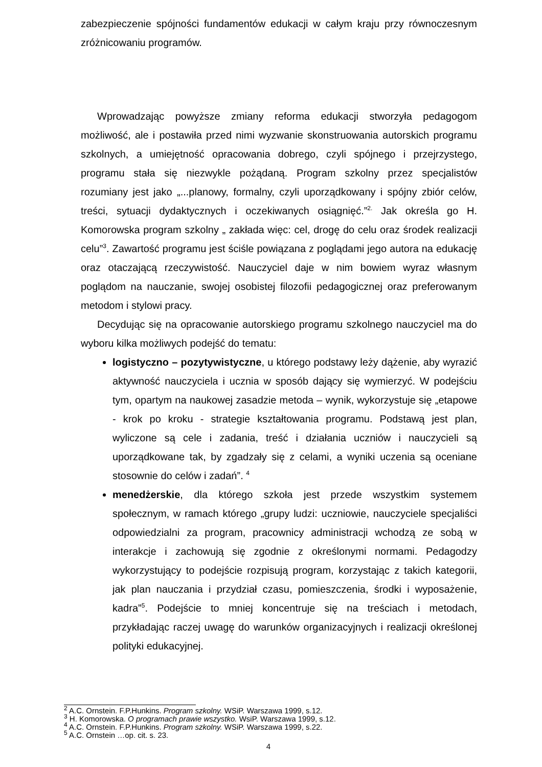zabezpieczenie spójności fundamentów edukacji w całym kraju przy równoczesnym zróżnicowaniu programów.
Wprowadzając powyższe zmiany reforma edukacji stworzyła pedagogom możliwość, ale i postawiła przed nimi wyzwanie skonstruowania autorskich programu szkolnych, a umiejętność opracowania dobrego, czyli spójnego i przejrzystego, programu stała się niezwykle pożądaną. Program szkolny przez specjalistów rozumiany jest jako „...planowy, formalny, czyli uporządkowany i spójny zbiór celów, treści, sytuacji dydaktycznych i oczekiwanych osiągnięć.”<sup>2.</sup> Jak określa go H. Komorowska program szkolny „ zakłada więc: cel, drogę do celu oraz środek realizacji celu”<sup>3</sup>. Zawartość programu jest ściśle powiązana z poglądami jego autora na edukację oraz otaczającą rzeczywistość. Nauczyciel daje w nim bowiem wyraz własnym poglądom na nauczanie, swojej osobistej filozofii pedagogicznej oraz preferowanym metodom i stylowi pracy.
Decydując się na opracowanie autorskiego programu szkolnego nauczyciel ma do wyboru kilka możliwych podejść do tematu:
logistyczno – pozytywistyczne, u którego podstawy leży dążenie, aby wyrazić aktywność nauczyciela i ucznia w sposób dający się wymierzyć. W podejściu tym, opartym na naukowej zasadzie metoda – wynik, wykorzystuje się „etapowe - krok po kroku - strategie kształtowania programu. Podstawą jest plan, wyliczone są cele i zadania, treść i działania uczniów i nauczycieli są uporządkowane tak, by zgadzały się z celami, a wyniki uczenia są oceniane stosownie do celów i zadań”. <sup>4</sup>
menedżerskie, dla którego szkoła jest przede wszystkim systemem społecznym, w ramach którego „grupy ludzi: uczniowie, nauczyciele specjaliści odpowiedzialni za program, pracownicy administracji wchodzą ze sobą w interakcje i zachowują się zgodnie z określonymi normami. Pedagodzy wykorzystujący to podejście rozpisują program, korzystając z takich kategorii, jak plan nauczania i przydział czasu, pomieszczenia, środki i wyposażenie, kadra”<sup>5</sup>. Podejście to mniej koncentruje się na treściach i metodach, przykładając raczej uwagę do warunków organizacyjnych i realizacji określonej polityki edukacyjnej.
<sup>2</sup> A.C. Ornstein. F.P.Hunkins. Program szkolny. WSiP. Warszawa 1999, s.12.
<sup>3</sup> H. Komorowska. O programach prawie wszystko. WsiP. Warszawa 1999, s.12.
<sup>4</sup> A.C. Ornstein. F.P.Hunkins. Program szkolny. WSiP. Warszawa 1999, s.22.
<sup>5</sup> A.C. Ornstein …op. cit. s. 23.
4